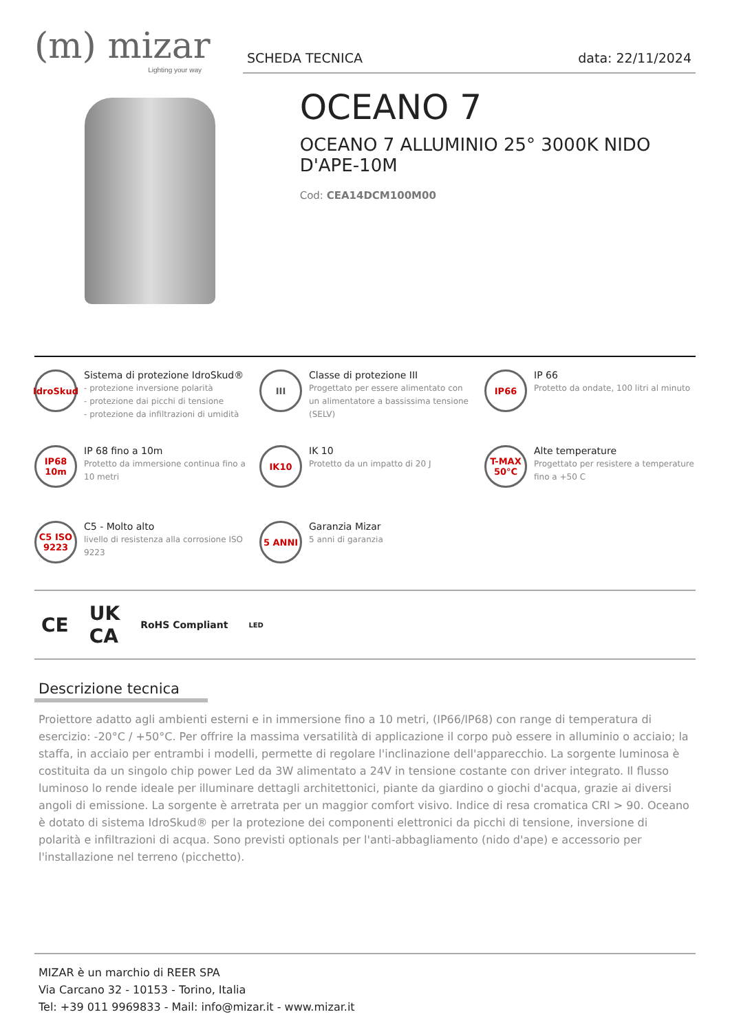(m) mizar
Lighting your way
SCHEDA TECNICA data: 22/11/2024
OCEANO 7
OCEANO 7 ALLUMINIO 25° 3000K NIDO D'APE-10M
Cod: CEA14DCM100M00
IdroSkud
Sistema di protezione IdroSkud®
- protezione inversione polarità
- protezione dai picchi di tensione
- protezione da infiltrazioni di umidità
III
Classe di protezione III
Progettato per essere alimentato con un alimentatore a bassissima tensione (SELV)
IP66
IP 66
Protetto da ondate, 100 litri al minuto
IP68 10m
IP 68 fino a 10m
Protetto da immersione continua fino a 10 metri
IK10
IK 10
Protetto da un impatto di 20 J
T-MAX 50°C
Alte temperature
Progettato per resistere a temperature fino a +50 C
C5 ISO 9223
C5 - Molto alto
livello di resistenza alla corrosione ISO 9223
5 ANNI
Garanzia Mizar
5 anni di garanzia
CE UK
CA RoHS Compliant LED
Descrizione tecnica
Proiettore adatto agli ambienti esterni e in immersione fino a 10 metri, (IP66/IP68) con range di temperatura di esercizio: -20°C / +50°C. Per offrire la massima versatilità di applicazione il corpo può essere in alluminio o acciaio; la staffa, in acciaio per entrambi i modelli, permette di regolare l'inclinazione dell'apparecchio. La sorgente luminosa è costituita da un singolo chip power Led da 3W alimentato a 24V in tensione costante con driver integrato. Il flusso luminoso lo rende ideale per illuminare dettagli architettonici, piante da giardino o giochi d'acqua, grazie ai diversi angoli di emissione. La sorgente è arretrata per un maggior comfort visivo. Indice di resa cromatica CRI > 90. Oceano è dotato di sistema IdroSkud® per la protezione dei componenti elettronici da picchi di tensione, inversione di polarità e infiltrazioni di acqua. Sono previsti optionals per l'anti-abbagliamento (nido d'ape) e accessorio per l'installazione nel terreno (picchetto).
MIZAR è un marchio di REER SPA
Via Carcano 32 - 10153 - Torino, Italia
Tel: +39 011 9969833 - Mail: info@mizar.it - www.mizar.it